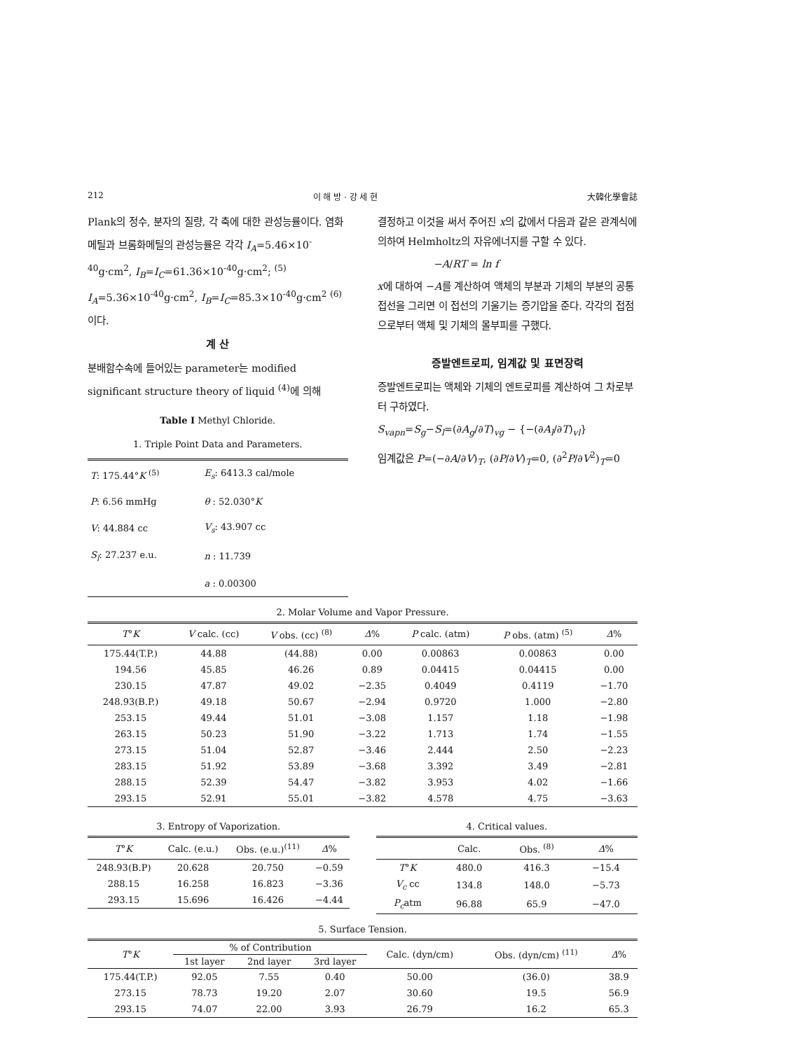212 이 해 방 · 강 세 현 大韓化學會誌
Plank의 정수, 분자의 질량, 각 축에 대한 관성능률이다. 염화메틸과 브롬화메틸의 관성능률은 각각 I<sub>A</sub>=5.46×10<sup>-40</sup>g·cm<sup>2</sup>, I<sub>B</sub>=I<sub>C</sub>=61.36×10<sup>-40</sup>g·cm<sup>2</sup>; <sup>(5)</sup> I<sub>A</sub>=5.36×10<sup>-40</sup>g·cm<sup>2</sup>, I<sub>B</sub>=I<sub>C</sub>=85.3×10<sup>-40</sup>g·cm<sup>2</sup> <sup>(6)</sup>이다.
계 산
분배함수속에 들어있는 parameter는 modified significant structure theory of liquid <sup>(4)</sup>에 의해
Table I Methyl Chloride.
1. Triple Point Data and Parameters.
| T : 175.44° K <sup>(5)</sup> | E<sub>s</sub> : 6413.3 cal/mole |
| P : 6.56 mmHg | θ : 52.030° K |
| V : 44.884 cc | V<sub>s</sub> : 43.907 cc |
| S<sub>l</sub> : 27.237 e.u. | n : 11.739 |
| | a : 0.00300 |
결정하고 이것을 써서 주어진 x의 값에서 다음과 같은 관계식에 의하여 Helmholtz의 자유에너지를 구할 수 있다.
−A/RT = ln f
x에 대하여 −A를 계산하여 액체의 부분과 기체의 부분의 공통접선을 그리면 이 접선의 기울기는 증기압을 준다. 각각의 접점으로부터 액체 및 기체의 몰부피를 구했다.
증발엔트로피, 임계값 및 표면장력
증발엔트로피는 액체와 기체의 엔트로피를 계산하여 그 차로부터 구하였다.
S<sub>vapn</sub>=S<sub>g</sub>−S<sub>l</sub>=(∂A<sub>g</sub>/∂T)<sub>vg</sub> − {−(∂A<sub>l</sub>/∂T)<sub>vl</sub>}
임계값은 P=(−∂A/∂V)<sub>T</sub>, (∂P/∂V)<sub>T</sub>=0, (∂<sup>2</sup>P/∂V<sup>2</sup>)<sub>T</sub>=0
2. Molar Volume and Vapor Pressure.
| T ° K | V calc. (cc) | V obs. (cc) <sup>(8)</sup> | Δ % | P calc. (atm) | P obs. (atm) <sup>(5)</sup> | Δ % |
| --- | --- | --- | --- | --- | --- | --- |
| 175.44(T.P.) | 44.88 | (44.88) | 0.00 | 0.00863 | 0.00863 | 0.00 |
| 194.56 | 45.85 | 46.26 | 0.89 | 0.04415 | 0.04415 | 0.00 |
| 230.15 | 47.87 | 49.02 | −2.35 | 0.4049 | 0.4119 | −1.70 |
| 248.93(B.P.) | 49.18 | 50.67 | −2.94 | 0.9720 | 1.000 | −2.80 |
| 253.15 | 49.44 | 51.01 | −3.08 | 1.157 | 1.18 | −1.98 |
| 263.15 | 50.23 | 51.90 | −3.22 | 1.713 | 1.74 | −1.55 |
| 273.15 | 51.04 | 52.87 | −3.46 | 2.444 | 2.50 | −2.23 |
| 283.15 | 51.92 | 53.89 | −3.68 | 3.392 | 3.49 | −2.81 |
| 288.15 | 52.39 | 54.47 | −3.82 | 3.953 | 4.02 | −1.66 |
| 293.15 | 52.91 | 55.01 | −3.82 | 4.578 | 4.75 | −3.63 |
3. Entropy of Vaporization.
| T ° K | Calc. (e.u.) | Obs. (e.u.)<sup>(11)</sup> | Δ % |
| --- | --- | --- | --- |
| 248.93(B.P) | 20.628 | 20.750 | −0.59 |
| 288.15 | 16.258 | 16.823 | −3.36 |
| 293.15 | 15.696 | 16.426 | −4.44 |
4. Critical values.
| | Calc. | Obs. <sup>(8)</sup> | Δ % |
| --- | --- | --- | --- |
| T ° K | 480.0 | 416.3 | −15.4 |
| V<sub>c</sub> cc | 134.8 | 148.0 | −5.73 |
| P<sub>c</sub> atm | 96.88 | 65.9 | −47.0 |
5. Surface Tension.
| T ° K | % of Contribution | | | Calc. (dyn/cm) | Obs. (dyn/cm) <sup>(11)</sup> | Δ % |
| --- | --- | --- | --- | --- | --- | --- |
| | 1st layer | 2nd layer | 3rd layer | | | |
| 175.44(T.P.) | 92.05 | 7.55 | 0.40 | 50.00 | (36.0) | 38.9 |
| 273.15 | 78.73 | 19.20 | 2.07 | 30.60 | 19.5 | 56.9 |
| 293.15 | 74.07 | 22.00 | 3.93 | 26.79 | 16.2 | 65.3 |